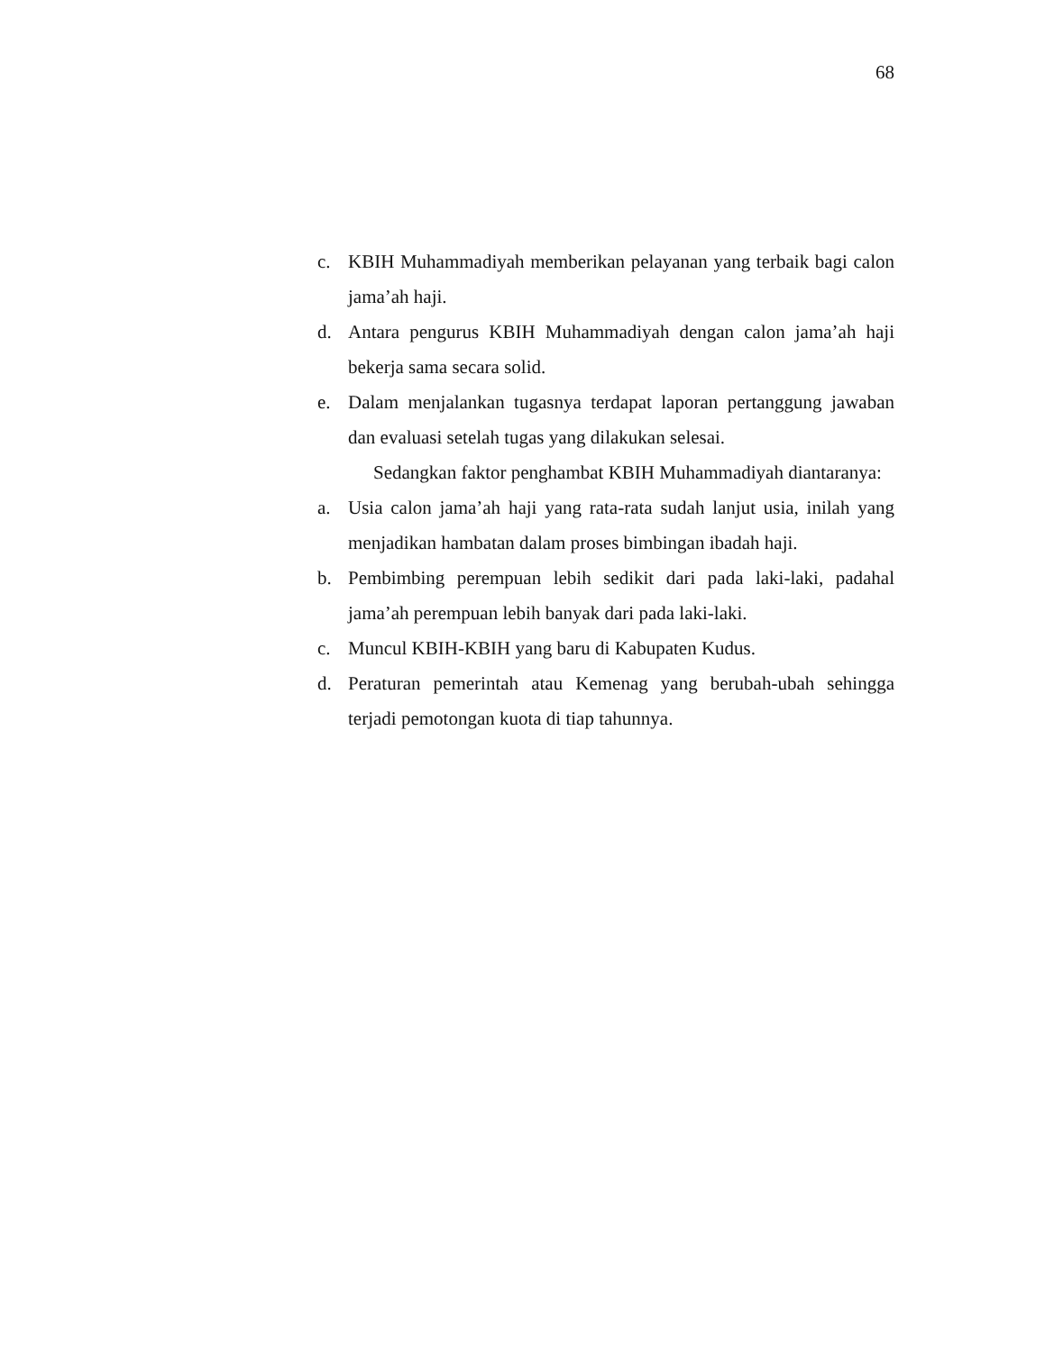68
c. KBIH Muhammadiyah memberikan pelayanan yang terbaik bagi calon jama’ah haji.
d. Antara pengurus KBIH Muhammadiyah dengan calon jama’ah haji bekerja sama secara solid.
e. Dalam menjalankan tugasnya terdapat laporan pertanggung jawaban dan evaluasi setelah tugas yang dilakukan selesai.
Sedangkan faktor penghambat KBIH Muhammadiyah diantaranya:
a. Usia calon jama’ah haji yang rata-rata sudah lanjut usia, inilah yang menjadikan hambatan dalam proses bimbingan ibadah haji.
b. Pembimbing perempuan lebih sedikit dari pada laki-laki, padahal jama’ah perempuan lebih banyak dari pada laki-laki.
c. Muncul KBIH-KBIH yang baru di Kabupaten Kudus.
d. Peraturan pemerintah atau Kemenag yang berubah-ubah sehingga terjadi pemotongan kuota di tiap tahunnya.